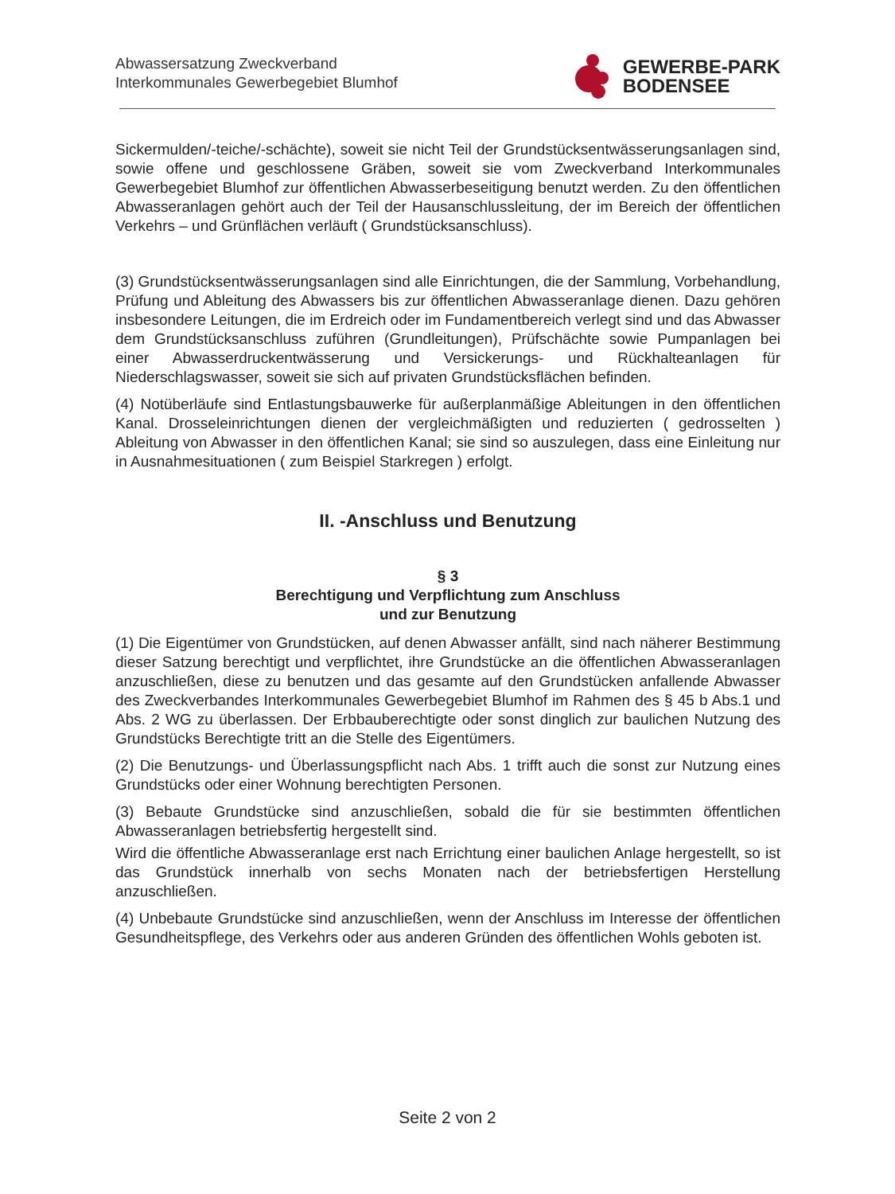Abwassersatzung Zweckverband
Interkommunales Gewerbegebiet Blumhof
GEWERBE-PARK
BODENSEE
Sickermulden/-teiche/-schächte), soweit sie nicht Teil der Grundstücksentwässerungsanlagen sind, sowie offene und geschlossene Gräben, soweit sie vom Zweckverband Interkommunales Gewerbegebiet Blumhof zur öffentlichen Abwasserbeseitigung benutzt werden. Zu den öffentlichen Abwasseranlagen gehört auch der Teil der Hausanschlussleitung, der im Bereich der öffentlichen Verkehrs – und Grünflächen verläuft ( Grundstücksanschluss).
(3) Grundstücksentwässerungsanlagen sind alle Einrichtungen, die der Sammlung, Vorbehandlung, Prüfung und Ableitung des Abwassers bis zur öffentlichen Abwasseranlage dienen. Dazu gehören insbesondere Leitungen, die im Erdreich oder im Fundamentbereich verlegt sind und das Abwasser dem Grundstücksanschluss zuführen (Grundleitungen), Prüfschächte sowie Pumpanlagen bei einer Abwasserdruckentwässerung und Versickerungs- und Rückhalteanlagen für Niederschlagswasser, soweit sie sich auf privaten Grundstücksflächen befinden.
(4) Notüberläufe sind Entlastungsbauwerke für außerplanmäßige Ableitungen in den öffentlichen Kanal. Drosseleinrichtungen dienen der vergleichmäßigten und reduzierten ( gedrosselten ) Ableitung von Abwasser in den öffentlichen Kanal; sie sind so auszulegen, dass eine Einleitung nur in Ausnahmesituationen ( zum Beispiel Starkregen ) erfolgt.
II. -Anschluss und Benutzung
§ 3
Berechtigung und Verpflichtung zum Anschluss
und zur Benutzung
(1) Die Eigentümer von Grundstücken, auf denen Abwasser anfällt, sind nach näherer Bestimmung dieser Satzung berechtigt und verpflichtet, ihre Grundstücke an die öffentlichen Abwasseranlagen anzuschließen, diese zu benutzen und das gesamte auf den Grundstücken anfallende Abwasser des Zweckverbandes Interkommunales Gewerbegebiet Blumhof im Rahmen des § 45 b Abs.1 und Abs. 2 WG zu überlassen. Der Erbbauberechtigte oder sonst dinglich zur baulichen Nutzung des Grundstücks Berechtigte tritt an die Stelle des Eigentümers.
(2) Die Benutzungs- und Überlassungspflicht nach Abs. 1 trifft auch die sonst zur Nutzung eines Grundstücks oder einer Wohnung berechtigten Personen.
(3) Bebaute Grundstücke sind anzuschließen, sobald die für sie bestimmten öffentlichen Abwasseranlagen betriebsfertig hergestellt sind.
Wird die öffentliche Abwasseranlage erst nach Errichtung einer baulichen Anlage hergestellt, so ist das Grundstück innerhalb von sechs Monaten nach der betriebsfertigen Herstellung anzuschließen.
(4) Unbebaute Grundstücke sind anzuschließen, wenn der Anschluss im Interesse der öffentlichen Gesundheitspflege, des Verkehrs oder aus anderen Gründen des öffentlichen Wohls geboten ist.
Seite 2 von 2